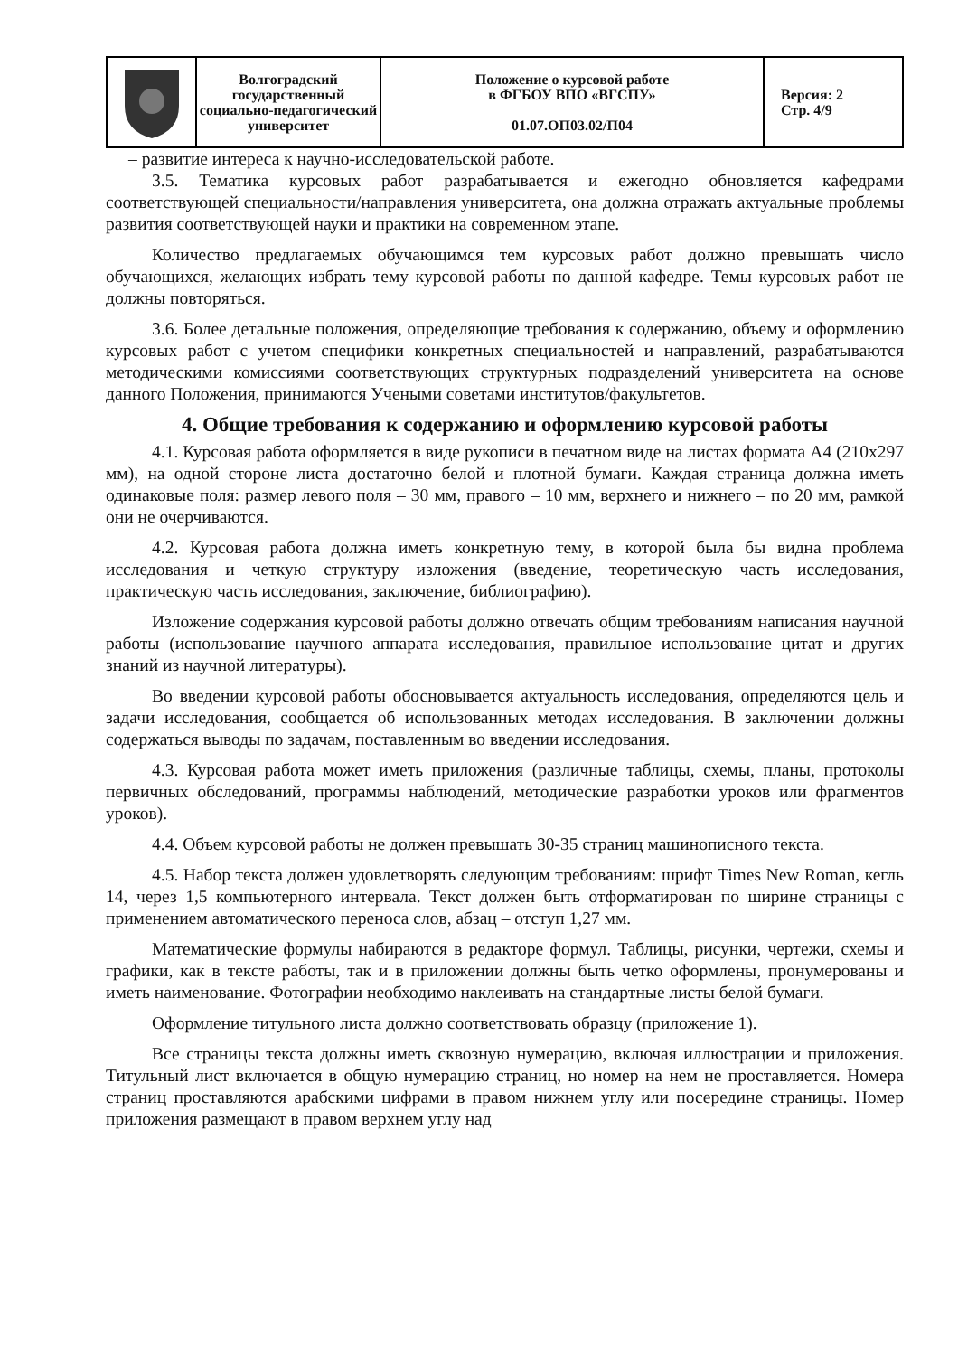| | Волгоградский государственный социально-педагогический университет | Положение о курсовой работе в ФГБОУ ВПО «ВГСПУ» 01.07.ОП03.02/П04 | Версия: 2 Стр. 4/9 |
– развитие интереса к научно-исследовательской работе.
3.5. Тематика курсовых работ разрабатывается и ежегодно обновляется кафедрами соответствующей специальности/направления университета, она должна отражать актуальные проблемы развития соответствующей науки и практики на современном этапе.
Количество предлагаемых обучающимся тем курсовых работ должно превышать число обучающихся, желающих избрать тему курсовой работы по данной кафедре. Темы курсовых работ не должны повторяться.
3.6. Более детальные положения, определяющие требования к содержанию, объему и оформлению курсовых работ с учетом специфики конкретных специальностей и направлений, разрабатываются методическими комиссиями соответствующих структурных подразделений университета на основе данного Положения, принимаются Учеными советами институтов/факультетов.
4. Общие требования к содержанию и оформлению курсовой работы
4.1. Курсовая работа оформляется в виде рукописи в печатном виде на листах формата А4 (210х297 мм), на одной стороне листа достаточно белой и плотной бумаги. Каждая страница должна иметь одинаковые поля: размер левого поля – 30 мм, правого – 10 мм, верхнего и нижнего – по 20 мм, рамкой они не очерчиваются.
4.2. Курсовая работа должна иметь конкретную тему, в которой была бы видна проблема исследования и четкую структуру изложения (введение, теоретическую часть исследования, практическую часть исследования, заключение, библиографию).
Изложение содержания курсовой работы должно отвечать общим требованиям написания научной работы (использование научного аппарата исследования, правильное использование цитат и других знаний из научной литературы).
Во введении курсовой работы обосновывается актуальность исследования, определяются цель и задачи исследования, сообщается об использованных методах исследования. В заключении должны содержаться выводы по задачам, поставленным во введении исследования.
4.3. Курсовая работа может иметь приложения (различные таблицы, схемы, планы, протоколы первичных обследований, программы наблюдений, методические разработки уроков или фрагментов уроков).
4.4. Объем курсовой работы не должен превышать 30-35 страниц машинописного текста.
4.5. Набор текста должен удовлетворять следующим требованиям: шрифт Times New Roman, кегль 14, через 1,5 компьютерного интервала. Текст должен быть отформатирован по ширине страницы с применением автоматического переноса слов, абзац – отступ 1,27 мм.
Математические формулы набираются в редакторе формул. Таблицы, рисунки, чертежи, схемы и графики, как в тексте работы, так и в приложении должны быть четко оформлены, пронумерованы и иметь наименование. Фотографии необходимо наклеивать на стандартные листы белой бумаги.
Оформление титульного листа должно соответствовать образцу (приложение 1).
Все страницы текста должны иметь сквозную нумерацию, включая иллюстрации и приложения. Титульный лист включается в общую нумерацию страниц, но номер на нем не проставляется. Номера страниц проставляются арабскими цифрами в правом нижнем углу или посередине страницы. Номер приложения размещают в правом верхнем углу над